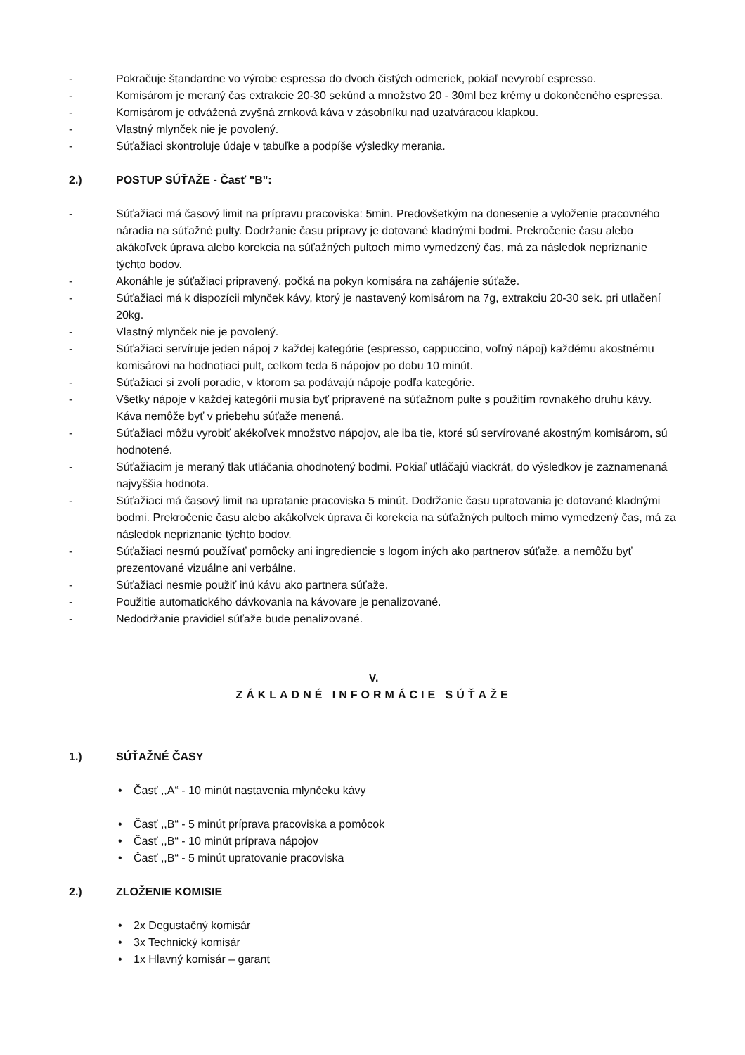- Pokračuje štandardne vo výrobe espressa do dvoch čistých odmeriek, pokiaľ nevyrobí espresso.
- Komisárom je meraný čas extrakcie 20-30 sekúnd a množstvo 20 - 30ml bez krémy u dokončeného espressa.
- Komisárom je odvážená zvyšná zrnková káva v zásobníku nad uzatváracou klapkou.
- Vlastný mlynček nie je povolený.
- Súťažiaci skontroluje údaje v tabuľke a podpíše výsledky merania.
2.) POSTUP SÚŤAŽE - Časť "B":
- Súťažiaci má časový limit na prípravu pracoviska: 5min. Predovšetkým na donesenie a vyloženie pracovného náradia na súťažné pulty. Dodržanie času prípravy je dotované kladnými bodmi. Prekročenie času alebo akákoľvek úprava alebo korekcia na súťažných pultoch mimo vymedzený čas, má za následok nepriznanie týchto bodov.
- Akonáhle je súťažiaci pripravený, počká na pokyn komisára na zahájenie súťaže.
- Súťažiaci má k dispozícii mlynček kávy, ktorý je nastavený komisárom na 7g, extrakciu 20-30 sek. pri utlačení 20kg.
- Vlastný mlynček nie je povolený.
- Súťažiaci servíruje jeden nápoj z každej kategórie (espresso, cappuccino, voľný nápoj) každému akostnému komisárovi na hodnotiaci pult, celkom teda 6 nápojov po dobu 10 minút.
- Súťažiaci si zvolí poradie, v ktorom sa podávajú nápoje podľa kategórie.
- Všetky nápoje v každej kategórii musia byť pripravené na súťažnom pulte s použitím rovnakého druhu kávy. Káva nemôže byť v priebehu súťaže menená.
- Súťažiaci môžu vyrobiť akékoľvek množstvo nápojov, ale iba tie, ktoré sú servírované akostným komisárom, sú hodnotené.
- Súťažiacim je meraný tlak utláčania ohodnotený bodmi. Pokiaľ utláčajú viackrát, do výsledkov je zaznamenaná najvyššia hodnota.
- Súťažiaci má časový limit na upratanie pracoviska 5 minút. Dodržanie času upratovania je dotované kladnými bodmi. Prekročenie času alebo akákoľvek úprava či korekcia na súťažných pultoch mimo vymedzený čas, má za následok nepriznanie týchto bodov.
- Súťažiaci nesmú používať pomôcky ani ingrediencie s logom iných ako partnerov súťaže, a nemôžu byť prezentované vizuálne ani verbálne.
- Súťažiaci nesmie použiť inú kávu ako partnera súťaže.
- Použitie automatického dávkovania na kávovare je penalizované.
- Nedodržanie pravidiel súťaže bude penalizované.
V.
ZÁKLADNÉ INFORMÁCIE SÚŤAŽE
1.) SÚŤAŽNÉ ČASY
• Časť ,,A“ - 10 minút nastavenia mlynčeku kávy
• Časť ,,B“ - 5 minút príprava pracoviska a pomôcok
• Časť ,,B“ - 10 minút príprava nápojov
• Časť ,,B“ - 5 minút upratovanie pracoviska
2.) ZLOŽENIE KOMISIE
• 2x Degustačný komisár
• 3x Technický komisár
• 1x Hlavný komisár – garant